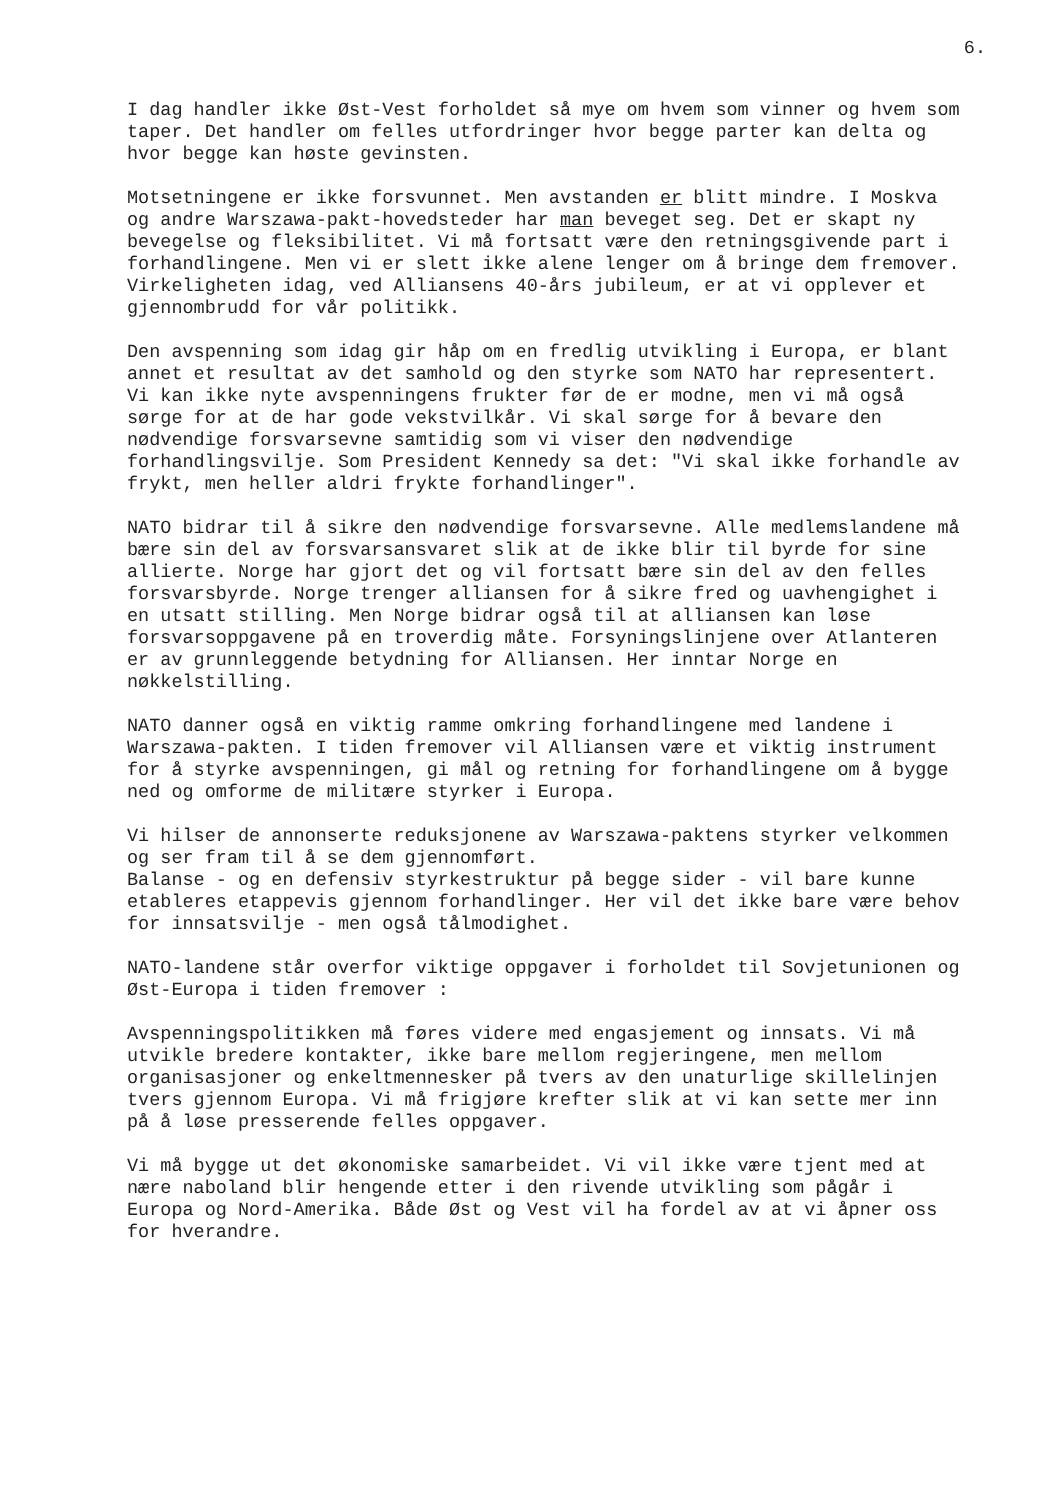6.
I dag handler ikke Øst-Vest forholdet så mye om hvem som vinner og hvem som taper. Det handler om felles utfordringer hvor begge parter kan delta og hvor begge kan høste gevinsten.
Motsetningene er ikke forsvunnet. Men avstanden er blitt mindre. I Moskva og andre Warszawa-pakt-hovedsteder har man beveget seg. Det er skapt ny bevegelse og fleksibilitet. Vi må fortsatt være den retningsgivende part i forhandlingene. Men vi er slett ikke alene lenger om å bringe dem fremover. Virkeligheten idag, ved Alliansens 40-års jubileum, er at vi opplever et gjennombrudd for vår politikk.
Den avspenning som idag gir håp om en fredlig utvikling i Europa, er blant annet et resultat av det samhold og den styrke som NATO har representert. Vi kan ikke nyte avspenningens frukter før de er modne, men vi må også sørge for at de har gode vekstvilkår. Vi skal sørge for å bevare den nødvendige forsvarsevne samtidig som vi viser den nødvendige forhandlingsvilje. Som President Kennedy sa det: "Vi skal ikke forhandle av frykt, men heller aldri frykte forhandlinger".
NATO bidrar til å sikre den nødvendige forsvarsevne. Alle medlemslandene må bære sin del av forsvarsansvaret slik at de ikke blir til byrde for sine allierte. Norge har gjort det og vil fortsatt bære sin del av den felles forsvarsbyrde. Norge trenger alliansen for å sikre fred og uavhengighet i en utsatt stilling. Men Norge bidrar også til at alliansen kan løse forsvarsoppgavene på en troverdig måte. Forsyningslinjene over Atlanteren er av grunnleggende betydning for Alliansen. Her inntar Norge en nøkkelstilling.
NATO danner også en viktig ramme omkring forhandlingene med landene i Warszawa-pakten. I tiden fremover vil Alliansen være et viktig instrument for å styrke avspenningen, gi mål og retning for forhandlingene om å bygge ned og omforme de militære styrker i Europa.
Vi hilser de annonserte reduksjonene av Warszawa-paktens styrker velkommen og ser fram til å se dem gjennomført.
Balanse - og en defensiv styrkestruktur på begge sider - vil bare kunne etableres etappevis gjennom forhandlinger. Her vil det ikke bare være behov for innsatsvilje - men også tålmodighet.
NATO-landene står overfor viktige oppgaver i forholdet til Sovjetunionen og Øst-Europa i tiden fremover :
Avspenningspolitikken må føres videre med engasjement og innsats. Vi må utvikle bredere kontakter, ikke bare mellom regjeringene, men mellom organisasjoner og enkeltmennesker på tvers av den unaturlige skillelinjen tvers gjennom Europa. Vi må frigjøre krefter slik at vi kan sette mer inn på å løse presserende felles oppgaver.
Vi må bygge ut det økonomiske samarbeidet. Vi vil ikke være tjent med at nære naboland blir hengende etter i den rivende utvikling som pågår i Europa og Nord-Amerika. Både Øst og Vest vil ha fordel av at vi åpner oss for hverandre.